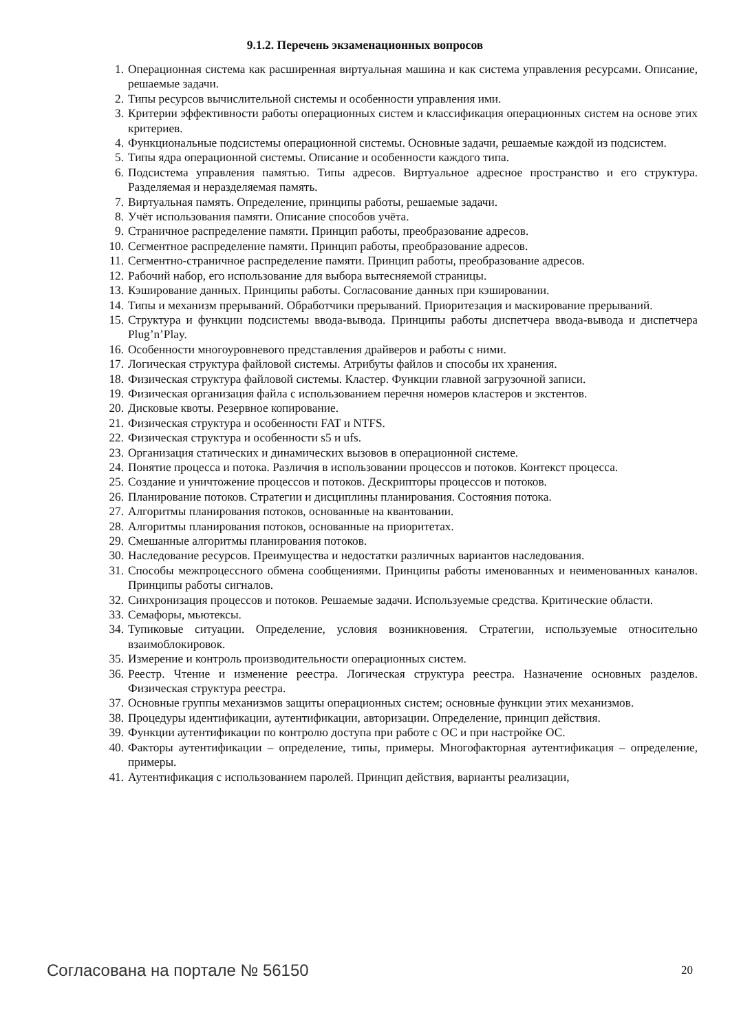9.1.2. Перечень экзаменационных вопросов
1. Операционная система как расширенная виртуальная машина и как система управления ресурсами. Описание, решаемые задачи.
2. Типы ресурсов вычислительной системы и особенности управления ими.
3. Критерии эффективности работы операционных систем и классификация операционных систем на основе этих критериев.
4. Функциональные подсистемы операционной системы. Основные задачи, решаемые каждой из подсистем.
5. Типы ядра операционной системы. Описание и особенности каждого типа.
6. Подсистема управления памятью. Типы адресов. Виртуальное адресное пространство и его структура. Разделяемая и неразделяемая память.
7. Виртуальная память. Определение, принципы работы, решаемые задачи.
8. Учёт использования памяти. Описание способов учёта.
9. Страничное распределение памяти. Принцип работы, преобразование адресов.
10. Сегментное распределение памяти. Принцип работы, преобразование адресов.
11. Сегментно-страничное распределение памяти. Принцип работы, преобразование адресов.
12. Рабочий набор, его использование для выбора вытесняемой страницы.
13. Кэширование данных. Принципы работы. Согласование данных при кэшировании.
14. Типы и механизм прерываний. Обработчики прерываний. Приоритезация и маскирование прерываний.
15. Структура и функции подсистемы ввода-вывода. Принципы работы диспетчера ввода-вывода и диспетчера Plug’n’Play.
16. Особенности многоуровневого представления драйверов и работы с ними.
17. Логическая структура файловой системы. Атрибуты файлов и способы их хранения.
18. Физическая структура файловой системы. Кластер. Функции главной загрузочной записи.
19. Физическая организация файла с использованием перечня номеров кластеров и экстентов.
20. Дисковые квоты. Резервное копирование.
21. Физическая структура и особенности FAT и NTFS.
22. Физическая структура и особенности s5 и ufs.
23. Организация статических и динамических вызовов в операционной системе.
24. Понятие процесса и потока. Различия в использовании процессов и потоков. Контекст процесса.
25. Создание и уничтожение процессов и потоков. Дескрипторы процессов и потоков.
26. Планирование потоков. Стратегии и дисциплины планирования. Состояния потока.
27. Алгоритмы планирования потоков, основанные на квантовании.
28. Алгоритмы планирования потоков, основанные на приоритетах.
29. Смешанные алгоритмы планирования потоков.
30. Наследование ресурсов. Преимущества и недостатки различных вариантов наследования.
31. Способы межпроцессного обмена сообщениями. Принципы работы именованных и неименованных каналов. Принципы работы сигналов.
32. Синхронизация процессов и потоков. Решаемые задачи. Используемые средства. Критические области.
33. Семафоры, мьютексы.
34. Тупиковые ситуации. Определение, условия возникновения. Стратегии, используемые относительно взаимоблокировок.
35. Измерение и контроль производительности операционных систем.
36. Реестр. Чтение и изменение реестра. Логическая структура реестра. Назначение основных разделов. Физическая структура реестра.
37. Основные группы механизмов защиты операционных систем; основные функции этих механизмов.
38. Процедуры идентификации, аутентификации, авторизации. Определение, принцип действия.
39. Функции аутентификации по контролю доступа при работе с ОС и при настройке ОС.
40. Факторы аутентификации – определение, типы, примеры. Многофакторная аутентификация – определение, примеры.
41. Аутентификация с использованием паролей. Принцип действия, варианты реализации,
Согласована на портале № 56150 20